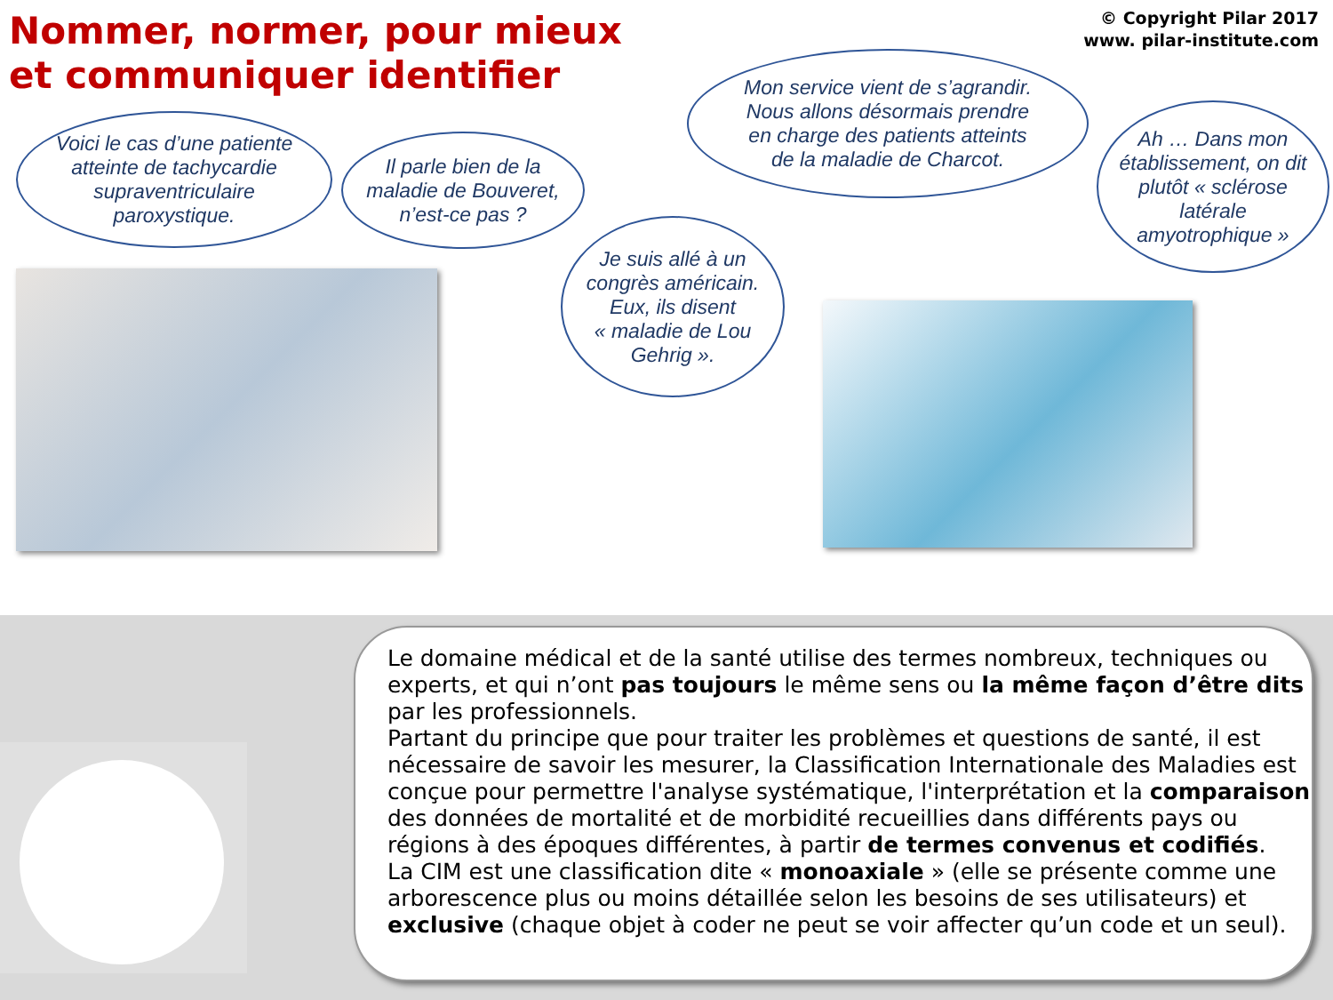Nommer, normer, pour mieux
et communiquer identifier
© Copyright Pilar 2017
www. pilar-institute.com
Voici le cas d’une patiente
atteinte de tachycardie
supraventriculaire
paroxystique.
Il parle bien de la
maladie de Bouveret,
n’est-ce pas ?
Mon service vient de s’agrandir.
Nous allons désormais prendre
en charge des patients atteints
de la maladie de Charcot.
Ah … Dans mon
établissement, on dit
plutôt « sclérose
latérale
amyotrophique »
Je suis allé à un
congrès américain.
Eux, ils disent
« maladie de Lou
Gehrig ».
Le domaine médical et de la santé utilise des termes nombreux, techniques ou experts, et qui n’ont pas toujours le même sens ou la même façon d’être dits par les professionnels.
Partant du principe que pour traiter les problèmes et questions de santé, il est nécessaire de savoir les mesurer, la Classification Internationale des Maladies est conçue pour permettre l'analyse systématique, l'interprétation et la comparaison des données de mortalité et de morbidité recueillies dans différents pays ou régions à des époques différentes, à partir de termes convenus et codifiés.
La CIM est une classification dite « monoaxiale » (elle se présente comme une arborescence plus ou moins détaillée selon les besoins de ses utilisateurs) et exclusive (chaque objet à coder ne peut se voir affecter qu’un code et un seul).